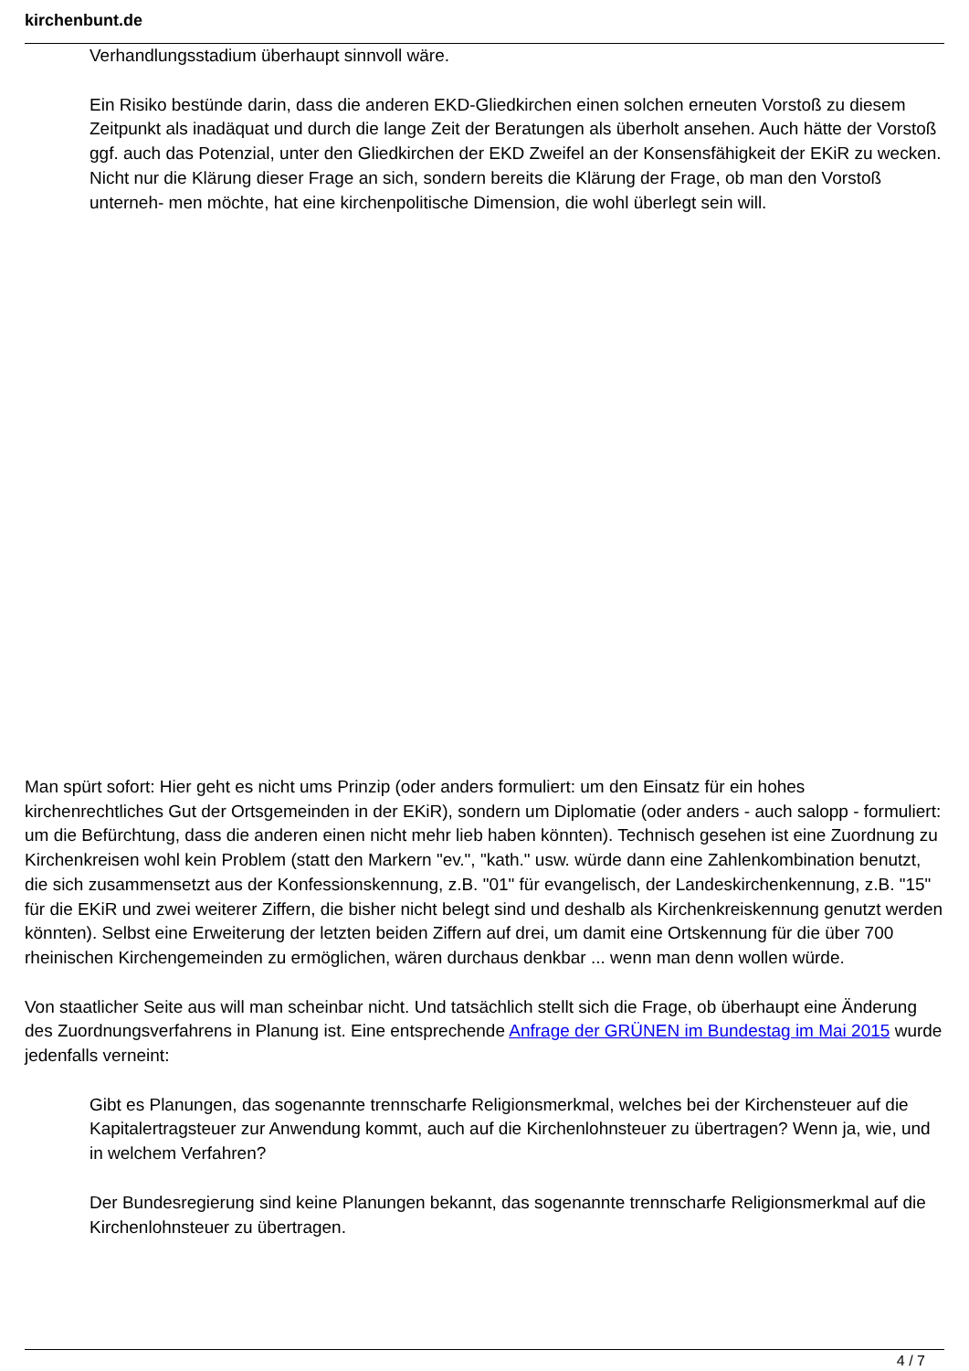kirchenbunt.de
Verhandlungsstadium überhaupt sinnvoll wäre.
Ein Risiko bestünde darin, dass die anderen EKD-Gliedkirchen einen solchen erneuten Vorstoß zu diesem Zeitpunkt als inadäquat und durch die lange Zeit der Beratungen als überholt ansehen. Auch hätte der Vorstoß ggf. auch das Potenzial, unter den Gliedkirchen der EKD Zweifel an der Konsensfähigkeit der EKiR zu wecken. Nicht nur die Klärung dieser Frage an sich, sondern bereits die Klärung der Frage, ob man den Vorstoß unterneh- men möchte, hat eine kirchenpolitische Dimension, die wohl überlegt sein will.
Man spürt sofort: Hier geht es nicht ums Prinzip (oder anders formuliert: um den Einsatz für ein hohes kirchenrechtliches Gut der Ortsgemeinden in der EKiR), sondern um Diplomatie (oder anders - auch salopp - formuliert: um die Befürchtung, dass die anderen einen nicht mehr lieb haben könnten). Technisch gesehen ist eine Zuordnung zu Kirchenkreisen wohl kein Problem (statt den Markern "ev.", "kath." usw. würde dann eine Zahlenkombination benutzt, die sich zusammensetzt aus der Konfessionskennung, z.B. "01" für evangelisch, der Landeskirchenkennung, z.B. "15" für die EKiR und zwei weiterer Ziffern, die bisher nicht belegt sind und deshalb als Kirchenkreiskennung genutzt werden könnten). Selbst eine Erweiterung der letzten beiden Ziffern auf drei, um damit eine Ortskennung für die über 700 rheinischen Kirchengemeinden zu ermöglichen, wären durchaus denkbar ... wenn man denn wollen würde.
Von staatlicher Seite aus will man scheinbar nicht. Und tatsächlich stellt sich die Frage, ob überhaupt eine Änderung des Zuordnungsverfahrens in Planung ist. Eine entsprechende Anfrage der GRÜNEN im Bundestag im Mai 2015 wurde jedenfalls verneint:
Gibt es Planungen, das sogenannte trennscharfe Religionsmerkmal, welches bei der Kirchensteuer auf die Kapitalertragsteuer zur Anwendung kommt, auch auf die Kirchenlohnsteuer zu übertragen? Wenn ja, wie, und in welchem Verfahren?
Der Bundesregierung sind keine Planungen bekannt, das sogenannte trennscharfe Religionsmerkmal auf die Kirchenlohnsteuer zu übertragen.
4 / 7